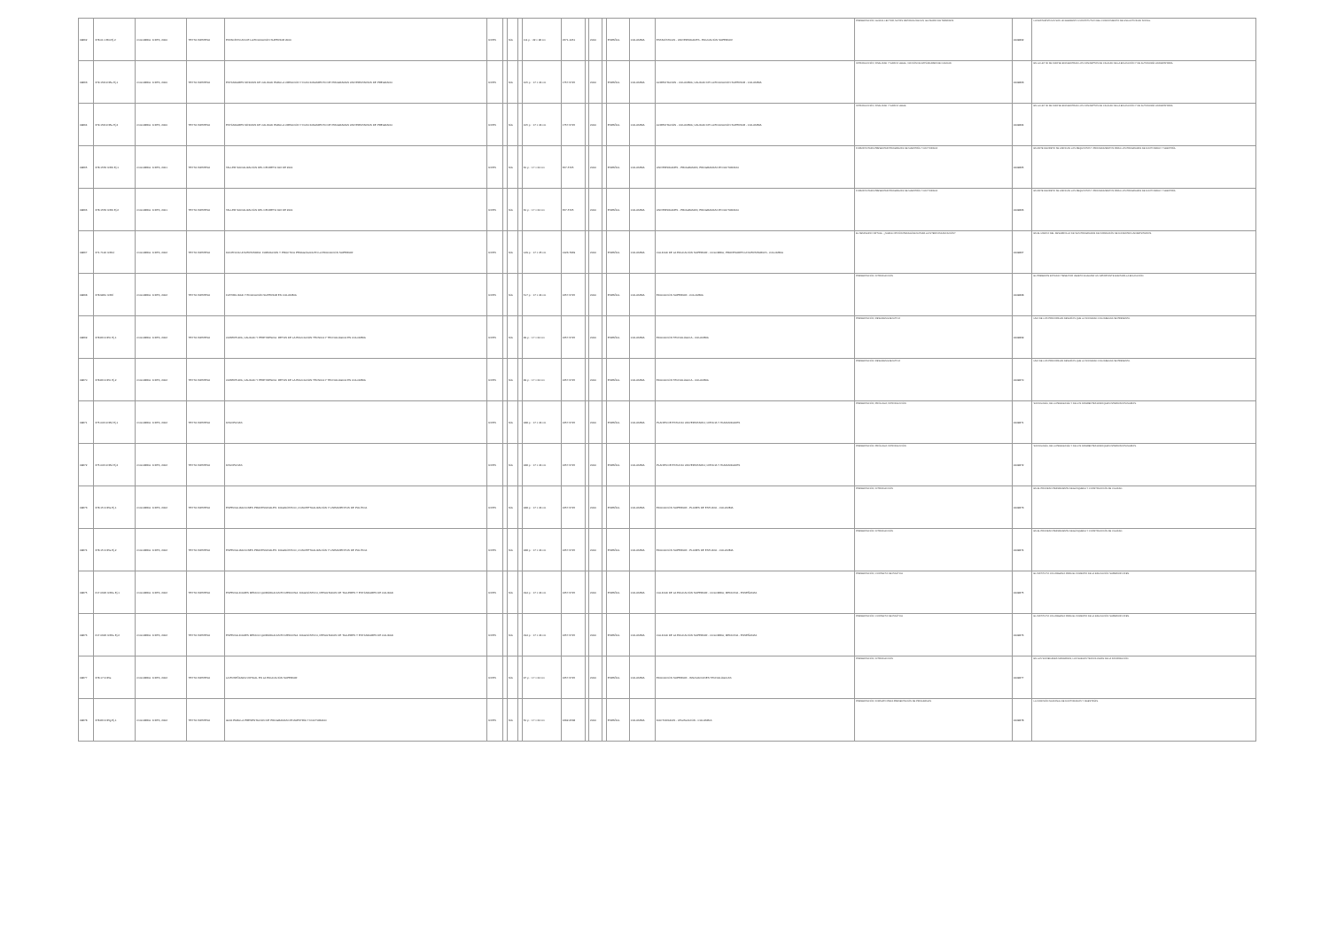| 09862 | 378.01 C354 Ej.2 | COLOMBIA: ICFES, 2000 | TEXTO IMPRESO | ESTADÍSTICAS DE LA EDUCACIÓN SUPERIOR 2000 | ICFES | | N/A | | 111 p. : 22 x 28 cm | 0571-1051 | | 2004 | | ESPAÑOL | COLOMBIA | ESTADÍSTICAS - UNIVERSIDADES - EDUCACIÓN SUPERIOR | PRESENTACIÓN; GUÍA AL LECTOR; NOTAS METODOLÓGICAS; GLOSARIO DE TÉRMINOS | 0009862 | LAS ESTADÍSTICAS SON UN ELEMENTO CONSTITUTIVO DEL CONOCIMIENTO DE UNA ACTIVIDAD SOCIAL. |
| 09863 | 379.158 IC35e Ej.1 | COLOMBIA: ICFES, 2000 | TEXTO IMPRESO | ESTÁNDARES MÍNIMOS DE CALIDAD PARA LA CREACIÓN Y FUNCIONAMIENTO DE PROGRAMAS UNIVERSITARIOS DE PREGRADO | ICFES | | N/A | | 105 p. : 17 x 24 cm | 1757-5725 | | 2004 | | ESPAÑOL | COLOMBIA | ACREDITACIÓN - COLOMBIA; CALIDAD DE LA EDUCACIÓN SUPERIOR - COLOMBIA | INTRODUCCIÓN; FINALIDAD Y MARCO LEGAL; NOCIÓN DE ESTÁNDARES DE CALIDAD | 0009863 | EN LA LEY 30 DE 1992 SE ENCUENTRAN LOS CONCEPTOS DE CALIDAD DE LA EDUCACIÓN Y DE AUTONOMÍA UNIVERSITARIA. |
| 09864 | 379.158 IC35e Ej.2 | COLOMBIA: ICFES, 2000 | TEXTO IMPRESO | ESTÁNDARES MÍNIMOS DE CALIDAD PARA LA CREACIÓN Y FUNCIONAMIENTO DE PROGRAMAS UNIVERSITARIOS DE PREGRADO | ICFES | | N/A | | 105 p. : 17 x 24 cm | 1757-5725 | | 2004 | | ESPAÑOL | COLOMBIA | ACREDITACIÓN - COLOMBIA; CALIDAD DE LA EDUCACIÓN SUPERIOR - COLOMBIA | INTRODUCCIÓN; FINALIDAD Y MARCO LEGAL | 0009864 | EN LA LEY 30 DE 1992 SE ENCUENTRAN LOS CONCEPTOS DE CALIDAD DE LA EDUCACIÓN Y DE AUTONOMÍA UNIVERSITARIA. |
| 09865 | 378.1553 IC35t Ej.1 | COLOMBIA: ICFES, 2001 | TEXTO IMPRESO | TALLER SOCIALIZACIÓN DEL DECRETO 916 DE 2001 | ICFES | | N/A | | 60 p. : 17 x 24 cm | 657-5725 | | 2004 | | ESPAÑOL | COLOMBIA | UNIVERSIDADES - PROGRAMAS; PROGRAMAS DE DOCTORADO | FORMATO PARA PRESENTAR PROGRAMAS DE MAESTRÍA Y DOCTORADO | 0009865 | EN ESTE DECRETO SE UNIFICAN LOS REQUISITOS Y PROCEDIMIENTOS PARA LOS PROGRAMAS DE DOCTORADO Y MAESTRÍA. |
| 09866 | 378.1553 IC35t Ej.2 | COLOMBIA: ICFES, 2001 | TEXTO IMPRESO | TALLER SOCIALIZACIÓN DEL DECRETO 916 DE 2001 | ICFES | | N/A | | 60 p. : 17 x 24 cm | 657-5725 | | 2004 | | ESPAÑOL | COLOMBIA | UNIVERSIDADES - PROGRAMAS; PROGRAMAS DE DOCTORADO | FORMATO PARA PRESENTAR PROGRAMAS DE MAESTRÍA Y DOCTORADO | 0009866 | EN ESTE DECRETO SE UNIFICAN LOS REQUISITOS Y PROCEDIMIENTOS PARA LOS PROGRAMAS DE DOCTORADO Y MAESTRÍA. |
| 09867 | 371.7124 IC35d | COLOMBIA: ICFES, 2002 | TEXTO IMPRESO | DOCENCIA UNIVERSITARIA: FORMACIÓN Y PRÁCTICA PEDAGÓGICA EN LA EDUCACIÓN SUPERIOR | ICFES | | N/A | | 149 p. : 17 x 25 cm | 0123-7969 | | 2004 | | ESPAÑOL | COLOMBIA | CALIDAD DE LA EDUCACIÓN SUPERIOR - COLOMBIA; PROFESORES UNIVERSITARIOS - COLOMBIA | EL SEMINARIO VIRTUAL: ¿NUEVA OPCIÓN PEDAGÓGICA PARA LA INTERCOMUNICACIÓN? | 0009867 | EN EL MARCO DEL DESARROLLO DE SUS PROGRAMAS DE FORMACIÓN DE DOCENTES UNIVERSITARIOS. |
| 09868 | 378.9861 IC35f | COLOMBIA: ICFES, 2002 | TEXTO IMPRESO | FLEXIBILIDAD Y EDUCACIÓN SUPERIOR EN COLOMBIA | ICFES | | N/A | | 517 p. : 17 x 24 cm | 1657-5725 | | 2004 | | ESPAÑOL | COLOMBIA | EDUCACIÓN SUPERIOR - COLOMBIA | PRESENTACIÓN; INTRODUCCIÓN | 0009868 | EL PRESENTE ESTUDIO TIENE POR OBJETO ANALIZAR UN IMPORTANTE EJE PARA LA EDUCACIÓN. |
| 09869 | 378.86 IC35c Ej.1 | COLOMBIA: ICFES, 2002 | TEXTO IMPRESO | COBERTURA, CALIDAD Y PERTINENCIA: RETOS DE LA EDUCACIÓN TÉCNICA Y TECNOLÓGICA EN COLOMBIA | ICFES | | N/A | | 99 p. : 17 x 24 cm | 1657-5725 | | 2004 | | ESPAÑOL | COLOMBIA | EDUCACIÓN TECNOLÓGICA - COLOMBIA | PRESENTACIÓN; RESUMEN EJECUTIVO | 0009869 | UNO DE LOS PRINCIPALES DESAFÍOS QUE LA SOCIEDAD COLOMBIANA SE PRESENTA. |
| 09870 | 378.86 IC35c Ej.2 | COLOMBIA: ICFES, 2002 | TEXTO IMPRESO | COBERTURA, CALIDAD Y PERTINENCIA: RETOS DE LA EDUCACIÓN TÉCNICA Y TECNOLÓGICA EN COLOMBIA | ICFES | | N/A | | 99 p. : 17 x 24 cm | 1657-5725 | | 2004 | | ESPAÑOL | COLOMBIA | EDUCACIÓN TECNOLÓGICA - COLOMBIA | PRESENTACIÓN; RESUMEN EJECUTIVO | 0009870 | UNO DE LOS PRINCIPALES DESAFÍOS QUE LA SOCIEDAD COLOMBIANA SE PRESENTA. |
| 09871 | 375.006 IC35d Ej.1 | COLOMBIA: ICFES, 2002 | TEXTO IMPRESO | DISCIPLINAS | ICFES | | N/A | | 188 p. : 17 x 24 cm | 1657-5725 | | 2004 | | ESPAÑOL | COLOMBIA | PLANES DE ESTUDIO UNIVERSITARIO; CIENCIA Y HUMANIDADES | PRESENTACIÓN; PRÓLOGO; INTRODUCCIÓN | 0009871 | SOCIOLOGÍA, DE LA PEDAGOGÍA Y DE LOS DIFERENTES ENFOQUES INTERDISCIPLINARIOS. |
| 09872 | 375.006 IC35d Ej.2 | COLOMBIA: ICFES, 2002 | TEXTO IMPRESO | DISCIPLINAS | ICFES | | N/A | | 188 p. : 17 x 24 cm | 1657-5725 | | 2004 | | ESPAÑOL | COLOMBIA | PLANES DE ESTUDIO UNIVERSITARIO; CIENCIA Y HUMANIDADES | PRESENTACIÓN; PRÓLOGO; INTRODUCCIÓN | 0009872 | SOCIOLOGÍA, DE LA PEDAGOGÍA Y DE LOS DIFERENTES ENFOQUES INTERDISCIPLINARIOS. |
| 09873 | 378.15 IC35e Ej.1 | COLOMBIA: ICFES, 2002 | TEXTO IMPRESO | ESPECIALIZACIONES PROFESIONALES: DIAGNÓSTICO, CONCEPTUALIZACIÓN Y LINEAMIENTOS DE POLÍTICA | ICFES | | N/A | | 188 p. : 17 x 24 cm | 1657-5725 | | 2004 | | ESPAÑOL | COLOMBIA | EDUCACIÓN SUPERIOR - PLANES DE ESTUDIO - COLOMBIA | PRESENTACIÓN; INTRODUCCIÓN | 0009873 | EN EL PROCESO PERMANENTE DE BÚSQUEDA Y CONSTRUCCIÓN DE CALIDAD. |
| 09874 | 378.15 IC35e Ej.2 | COLOMBIA: ICFES, 2002 | TEXTO IMPRESO | ESPECIALIZACIONES PROFESIONALES: DIAGNÓSTICO, CONCEPTUALIZACIÓN Y LINEAMIENTOS DE POLÍTICA | ICFES | | N/A | | 188 p. : 17 x 24 cm | 1657-5725 | | 2004 | | ESPAÑOL | COLOMBIA | EDUCACIÓN SUPERIOR - PLANES DE ESTUDIO - COLOMBIA | PRESENTACIÓN; INTRODUCCIÓN | 0009874 | EN EL PROCESO PERMANENTE DE BÚSQUEDA Y CONSTRUCCIÓN DE CALIDAD. |
| 09875 | 617.0623 IC35e Ej.1 | COLOMBIA: ICFES, 2002 | TEXTO IMPRESO | ESPECIALIDADES MÉDICO QUIRÚRGICAS EN MEDICINA: DIAGNÓSTICO, RESULTADOS DE TALLERES Y ESTÁNDARES DE CALIDAD | ICFES | | N/A | | 194 p. : 17 x 24 cm | 1657-5725 | | 2004 | | ESPAÑOL | COLOMBIA | CALIDAD DE LA EDUCACIÓN SUPERIOR - COLOMBIA; MEDICINA - ENSEÑANZA | PRESENTACIÓN; CONTEXTO DE POLÍTICA | 0009875 | EL INSTITUTO COLOMBIANO PARA EL FOMENTO DE LA EDUCACIÓN SUPERIOR ICFES. |
| 09876 | 617.0623 IC35e Ej.2 | COLOMBIA: ICFES, 2002 | TEXTO IMPRESO | ESPECIALIDADES MÉDICO QUIRÚRGICAS EN MEDICINA: DIAGNÓSTICO, RESULTADOS DE TALLERES Y ESTÁNDARES DE CALIDAD | ICFES | | N/A | | 194 p. : 17 x 24 cm | 1657-5725 | | 2004 | | ESPAÑOL | COLOMBIA | CALIDAD DE LA EDUCACIÓN SUPERIOR - COLOMBIA; MEDICINA - ENSEÑANZA | PRESENTACIÓN; CONTEXTO DE POLÍTICA | 0009876 | EL INSTITUTO COLOMBIANO PARA EL FOMENTO DE LA EDUCACIÓN SUPERIOR ICFES. |
| 09877 | 378.17 IC35e | COLOMBIA: ICFES, 2002 | TEXTO IMPRESO | LA ENSEÑANZA VIRTUAL EN LA EDUCACIÓN SUPERIOR | ICFES | | N/A | | 97 p. : 17 x 24 cm | 1657-5725 | | 2004 | | ESPAÑOL | COLOMBIA | EDUCACIÓN SUPERIOR - INNOVACIONES TECNOLÓGICAS | PRESENTACIÓN; INTRODUCCIÓN | 0009877 | EN LAS SOCIEDADES MODERNAS, LAS NUEVAS TECNOLOGÍAS DE LA INFORMACIÓN. |
| 09878 | 378.86 IC35g Ej.1 | COLOMBIA: ICFES, 2002 | TEXTO IMPRESO | GUÍA PARA LA PRESENTACIÓN DE PROGRAMAS DE MAESTRÍA Y DOCTORADO | ICFES | | N/A | | 50 p. : 17 x 24 cm | 1692-0538 | | 2004 | | ESPAÑOL | COLOMBIA | DOCTORADOS - LEGISLACIÓN - COLOMBIA | PRESENTACIÓN; FORMATO PARA PRESENTACIÓN DE PROGRAMAS | 0009878 | LA COMISIÓN NACIONAL DE DOCTORADOS Y MAESTRÍAS. |